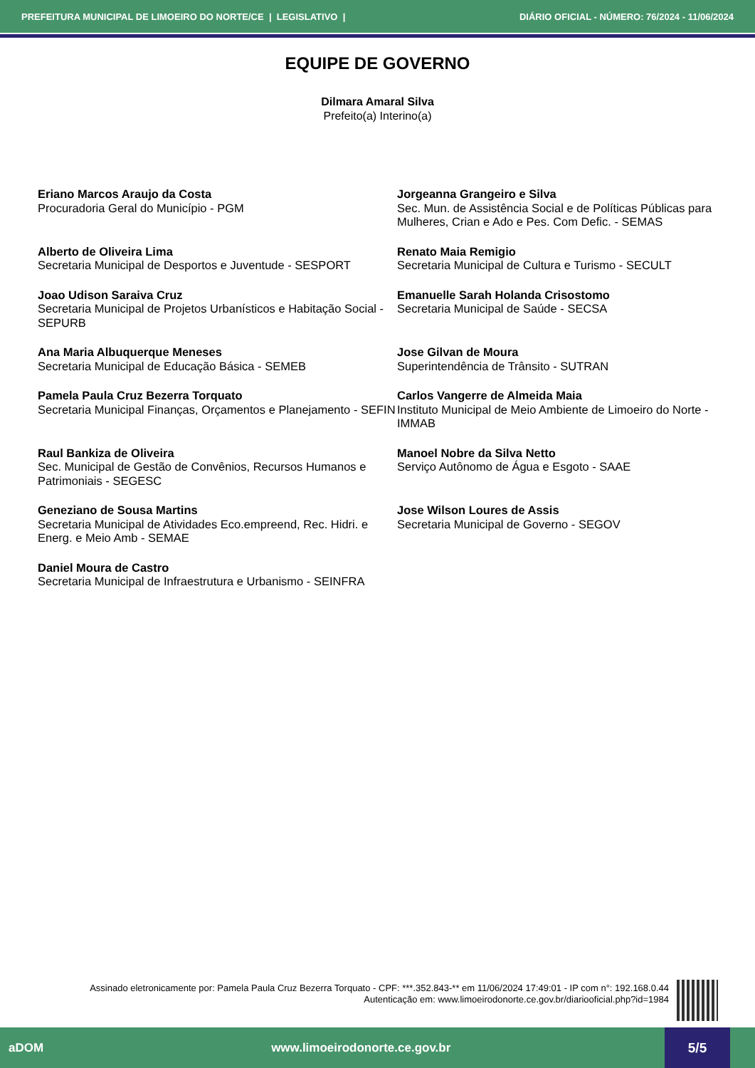PREFEITURA MUNICIPAL DE LIMOEIRO DO NORTE/CE | LEGISLATIVO | DIÁRIO OFICIAL - NÚMERO: 76/2024 - 11/06/2024
EQUIPE DE GOVERNO
Dilmara Amaral Silva
Prefeito(a) Interino(a)
Eriano Marcos Araujo da Costa
Procuradoria Geral do Município - PGM
Jorgeanna Grangeiro e Silva
Sec. Mun. de Assistência Social e de Políticas Públicas para Mulheres, Crian e Ado e Pes. Com Defic. - SEMAS
Alberto de Oliveira Lima
Secretaria Municipal de Desportos e Juventude - SESPORT
Renato Maia Remigio
Secretaria Municipal de Cultura e Turismo - SECULT
Joao Udison Saraiva Cruz
Secretaria Municipal de Projetos Urbanísticos e Habitação Social - SEPURB
Emanuelle Sarah Holanda Crisostomo
Secretaria Municipal de Saúde - SECSA
Ana Maria Albuquerque Meneses
Secretaria Municipal de Educação Básica - SEMEB
Jose Gilvan de Moura
Superintendência de Trânsito - SUTRAN
Pamela Paula Cruz Bezerra Torquato
Secretaria Municipal Finanças, Orçamentos e Planejamento - SEFIN
Carlos Vangerre de Almeida Maia
Instituto Municipal de Meio Ambiente de Limoeiro do Norte - IMMAB
Raul Bankiza de Oliveira
Sec. Municipal de Gestão de Convênios, Recursos Humanos e Patrimoniais - SEGESC
Manoel Nobre da Silva Netto
Serviço Autônomo de Água e Esgoto - SAAE
Geneziano de Sousa Martins
Secretaria Municipal de Atividades Eco.empreend, Rec. Hidri. e Energ. e Meio Amb - SEMAE
Jose Wilson Loures de Assis
Secretaria Municipal de Governo - SEGOV
Daniel Moura de Castro
Secretaria Municipal de Infraestrutura e Urbanismo - SEINFRA
Assinado eletronicamente por: Pamela Paula Cruz Bezerra Torquato - CPF: ***.352.843-** em 11/06/2024 17:49:01 - IP com n°: 192.168.0.44
Autenticação em: www.limoeirodonorte.ce.gov.br/diariooficial.php?id=1984
aDOM www.limoeirodonorte.ce.gov.br
5/5